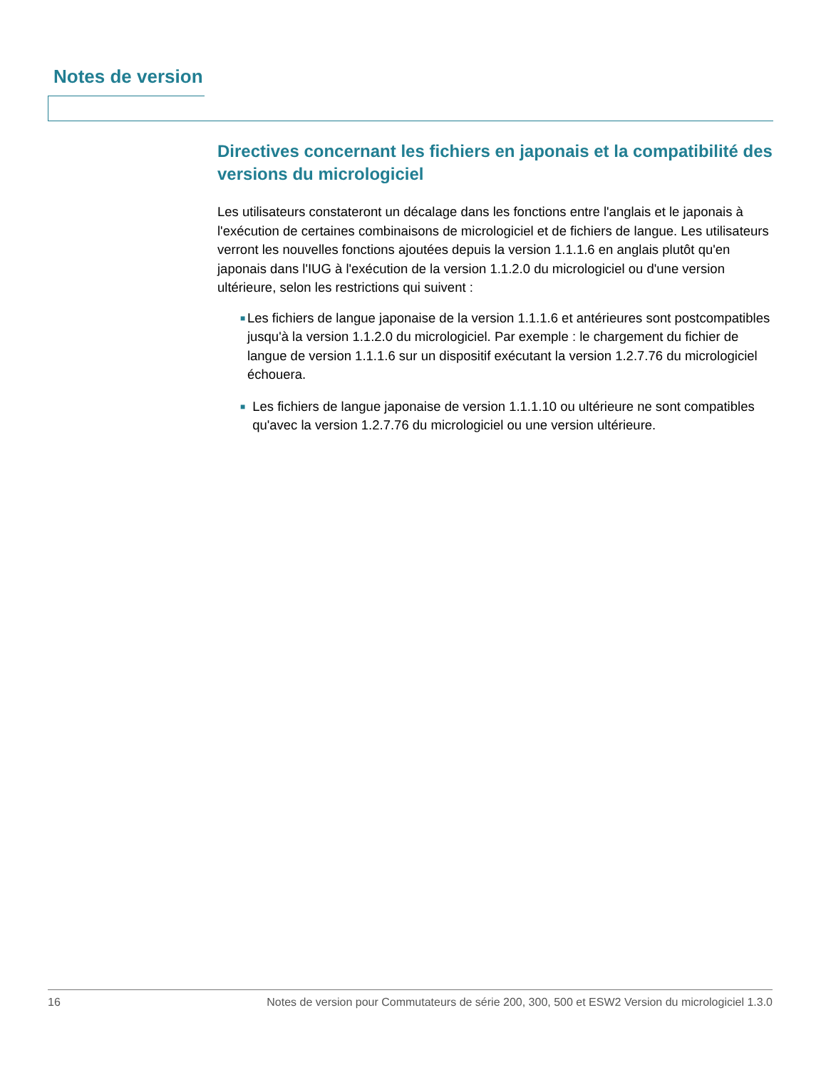Notes de version
Directives concernant les fichiers en japonais et la compatibilité des versions du micrologiciel
Les utilisateurs constateront un décalage dans les fonctions entre l'anglais et le japonais à l'exécution de certaines combinaisons de micrologiciel et de fichiers de langue. Les utilisateurs verront les nouvelles fonctions ajoutées depuis la version 1.1.1.6 en anglais plutôt qu'en japonais dans l'IUG à l'exécution de la version 1.1.2.0 du micrologiciel ou d'une version ultérieure, selon les restrictions qui suivent :
■ Les fichiers de langue japonaise de la version 1.1.1.6 et antérieures sont postcompatibles jusqu'à la version 1.1.2.0 du micrologiciel. Par exemple : le chargement du fichier de langue de version 1.1.1.6 sur un dispositif exécutant la version 1.2.7.76 du micrologiciel échouera.
■ Les fichiers de langue japonaise de version 1.1.1.10 ou ultérieure ne sont compatibles qu'avec la version 1.2.7.76 du micrologiciel ou une version ultérieure.
16 Notes de version pour Commutateurs de série 200, 300, 500 et ESW2 Version du micrologiciel 1.3.0